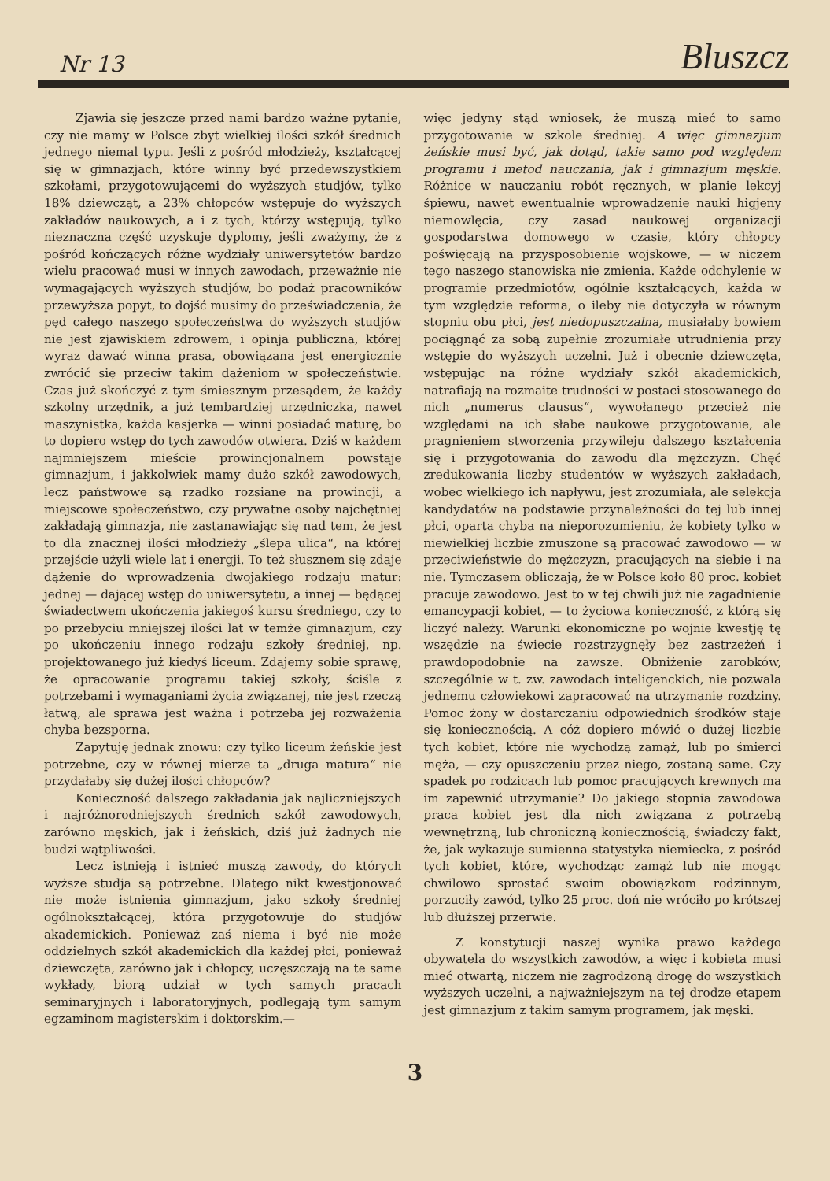Nr 13 Bluszcz
Zjawia się jeszcze przed nami bardzo ważne pytanie, czy nie mamy w Polsce zbyt wielkiej ilości szkół średnich jednego niemal typu. Jeśli z pośród młodzieży, kształcącej się w gimnazjach, które winny być przedewszystkiem szkołami, przygotowującemi do wyższych studjów, tylko 18% dziewcząt, a 23% chłopców wstępuje do wyższych zakładów naukowych, a i z tych, którzy wstępują, tylko nieznaczna część uzyskuje dyplomy, jeśli zważymy, że z pośród kończących różne wydziały uniwersytetów bardzo wielu pracować musi w innych zawodach, przeważnie nie wymagających wyższych studjów, bo podaż pracowników przewyższa popyt, to dojść musimy do przeświadczenia, że pęd całego naszego społeczeństwa do wyższych studjów nie jest zjawiskiem zdrowem, i opinja publiczna, której wyraz dawać winna prasa, obowiązana jest energicznie zwrócić się przeciw takim dążeniom w społeczeństwie. Czas już skończyć z tym śmiesznym przesądem, że każdy szkolny urzędnik, a już tembardziej urzędniczka, nawet maszynistka, każda kasjerka — winni posiadać maturę, bo to dopiero wstęp do tych zawodów otwiera. Dziś w każdem najmniejszem mieście prowincjonalnem powstaje gimnazjum, i jakkolwiek mamy dużo szkół zawodowych, lecz państwowe są rzadko rozsiane na prowincji, a miejscowe społeczeństwo, czy prywatne osoby najchętniej zakładają gimnazja, nie zastanawiając się nad tem, że jest to dla znacznej ilości młodzieży „ślepa ulica“, na której przejście użyli wiele lat i energji. To też słusznem się zdaje dążenie do wprowadzenia dwojakiego rodzaju matur: jednej — dającej wstęp do uniwersytetu, a innej — będącej świadectwem ukończenia jakiegoś kursu średniego, czy to po przebyciu mniejszej ilości lat w temże gimnazjum, czy po ukończeniu innego rodzaju szkoły średniej, np. projektowanego już kiedyś liceum. Zdajemy sobie sprawę, że opracowanie programu takiej szkoły, ściśle z potrzebami i wymaganiami życia związanej, nie jest rzeczą łatwą, ale sprawa jest ważna i potrzeba jej rozważenia chyba bezsporna.
Zapytuję jednak znowu: czy tylko liceum żeńskie jest potrzebne, czy w równej mierze ta „druga matura“ nie przydałaby się dużej ilości chłopców?
Konieczność dalszego zakładania jak najliczniejszych i najróżnorodniejszych średnich szkół zawodowych, zarówno męskich, jak i żeńskich, dziś już żadnych nie budzi wątpliwości.
Lecz istnieją i istnieć muszą zawody, do których wyższe studja są potrzebne. Dlatego nikt kwestjonować nie może istnienia gimnazjum, jako szkoły średniej ogólnokształcącej, która przygotowuje do studjów akademickich. Ponieważ zaś niema i być nie może oddzielnych szkół akademickich dla każdej płci, ponieważ dziewczęta, zarówno jak i chłopcy, uczęszczają na te same wykłady, biorą udział w tych samych pracach seminaryjnych i laboratoryjnych, podlegają tym samym egzaminom magisterskim i doktorskim.—
więc jedyny stąd wniosek, że muszą mieć to samo przygotowanie w szkole średniej. A więc gimnazjum żeńskie musi być, jak dotąd, takie samo pod względem programu i metod nauczania, jak i gimnazjum męskie. Różnice w nauczaniu robót ręcznych, w planie lekcyj śpiewu, nawet ewentualnie wprowadzenie nauki higjeny niemowlęcia, czy zasad naukowej organizacji gospodarstwa domowego w czasie, który chłopcy poświęcają na przysposobienie wojskowe, — w niczem tego naszego stanowiska nie zmienia. Każde odchylenie w programie przedmiotów, ogólnie kształcących, każda w tym względzie reforma, o ileby nie dotyczyła w równym stopniu obu płci, jest niedopuszczalna, musiałaby bowiem pociągnąć za sobą zupełnie zrozumiałe utrudnienia przy wstępie do wyższych uczelni. Już i obecnie dziewczęta, wstępując na różne wydziały szkół akademickich, natrafiają na rozmaite trudności w postaci stosowanego do nich „numerus clausus“, wywołanego przecież nie względami na ich słabe naukowe przygotowanie, ale pragnieniem stworzenia przywileju dalszego kształcenia się i przygotowania do zawodu dla mężczyzn. Chęć zredukowania liczby studentów w wyższych zakładach, wobec wielkiego ich napływu, jest zrozumiała, ale selekcja kandydatów na podstawie przynależności do tej lub innej płci, oparta chyba na nieporozumieniu, że kobiety tylko w niewielkiej liczbie zmuszone są pracować zawodowo — w przeciwieństwie do mężczyzn, pracujących na siebie i na nie. Tymczasem obliczają, że w Polsce koło 80 proc. kobiet pracuje zawodowo. Jest to w tej chwili już nie zagadnienie emancypacji kobiet, — to życiowa konieczność, z którą się liczyć należy. Warunki ekonomiczne po wojnie kwestję tę wszędzie na świecie rozstrzygnęły bez zastrzeżeń i prawdopodobnie na zawsze. Obniżenie zarobków, szczególnie w t. zw. zawodach inteligenckich, nie pozwala jednemu człowiekowi zapracować na utrzymanie rozdziny. Pomoc żony w dostarczaniu odpowiednich środków staje się koniecznością. A cóż dopiero mówić o dużej liczbie tych kobiet, które nie wychodzą zamąż, lub po śmierci męża, — czy opuszczeniu przez niego, zostaną same. Czy spadek po rodzicach lub pomoc pracujących krewnych ma im zapewnić utrzymanie? Do jakiego stopnia zawodowa praca kobiet jest dla nich związana z potrzebą wewnętrzną, lub chroniczną koniecznością, świadczy fakt, że, jak wykazuje sumienna statystyka niemiecka, z pośród tych kobiet, które, wychodząc zamąż lub nie mogąc chwilowo sprostać swoim obowiązkom rodzinnym, porzuciły zawód, tylko 25 proc. doń nie wróciło po krótszej lub dłuższej przerwie.
Z konstytucji naszej wynika prawo każdego obywatela do wszystkich zawodów, a więc i kobieta musi mieć otwartą, niczem nie zagrodzoną drogę do wszystkich wyższych uczelni, a najważniejszym na tej drodze etapem jest gimnazjum z takim samym programem, jak męski.
3